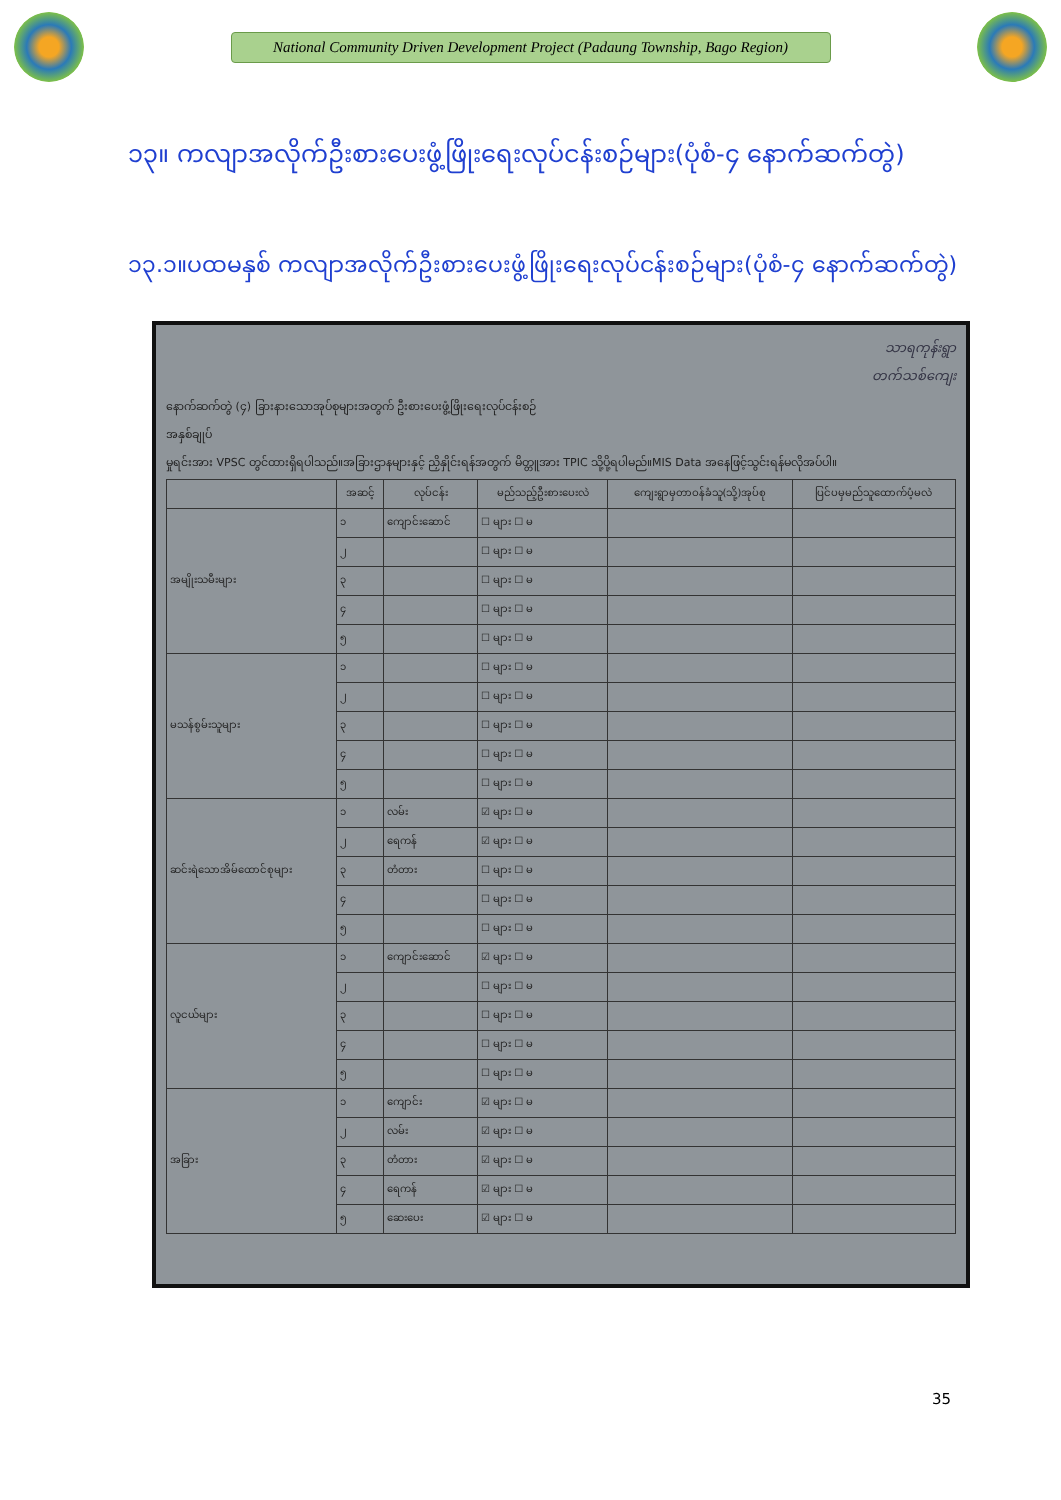National Community Driven Development Project (Padaung Township, Bago Region)
၁၃။ ကလျာအလိုက်ဦးစားပေးဖွံ့ဖြိုးရေးလုပ်ငန်းစဉ်များ(ပုံစံ-၄ နောက်ဆက်တွဲ)
၁၃.၁။ပထမနှစ် ကလျာအလိုက်ဦးစားပေးဖွံ့ဖြိုးရေးလုပ်ငန်းစဉ်များ(ပုံစံ-၄ နောက်ဆက်တွဲ)
သာရကုန်းရွာ
တက်သစ်ကျေး
နောက်ဆက်တွဲ (၄) ခြားနားသောအုပ်စုများအတွက် ဦးစားပေးဖွံ့ဖြိုးရေးလုပ်ငန်းစဉ်
အနှစ်ချုပ်
မှုရင်းအား VPSC တွင်ထားရှိရပါသည်။အခြားဌာနများနှင့် ညှိနှိုင်းရန်အတွက် မိတ္တူအား TPIC သို့ပို့ရပါမည်။MIS Data အနေဖြင့်သွင်းရန်မလိုအပ်ပါ။
| | အဆင့် | လုပ်ငန်း | မည်သည့်ဦးစားပေးလဲ | ကျေးရွာမှတာဝန်ခံသူ(သို့)အုပ်စု | ပြင်ပမှမည်သူထောက်ပံ့မလဲ |
| --- | --- | --- | --- | --- | --- |
| အမျိုးသမီးများ | ၁ | ကျောင်းဆောင် | ☐ များ ☐ မ | | |
| | ၂ | | ☐ များ ☐ မ | | |
| | ၃ | | ☐ များ ☐ မ | | |
| | ၄ | | ☐ များ ☐ မ | | |
| | ၅ | | ☐ များ ☐ မ | | |
| မသန်စွမ်းသူများ | ၁ | | ☐ များ ☐ မ | | |
| | ၂ | | ☐ များ ☐ မ | | |
| | ၃ | | ☐ များ ☐ မ | | |
| | ၄ | | ☐ များ ☐ မ | | |
| | ၅ | | ☐ များ ☐ မ | | |
| ဆင်းရဲသောအိမ်ထောင်စုများ | ၁ | လမ်း | ☑ များ ☐ မ | | |
| | ၂ | ရေကန် | ☑ များ ☐ မ | | |
| | ၃ | တံတား | ☐ များ ☐ မ | | |
| | ၄ | | ☐ များ ☐ မ | | |
| | ၅ | | ☐ များ ☐ မ | | |
| လူငယ်များ | ၁ | ကျောင်းဆောင် | ☑ များ ☐ မ | | |
| | ၂ | | ☐ များ ☐ မ | | |
| | ၃ | | ☐ များ ☐ မ | | |
| | ၄ | | ☐ များ ☐ မ | | |
| | ၅ | | ☐ များ ☐ မ | | |
| အခြား | ၁ | ကျောင်း | ☑ များ ☐ မ | | |
| | ၂ | လမ်း | ☑ များ ☐ မ | | |
| | ၃ | တံတား | ☑ များ ☐ မ | | |
| | ၄ | ရေကန် | ☑ များ ☐ မ | | |
| | ၅ | ဆေးပေး | ☑ များ ☐ မ | | |
35